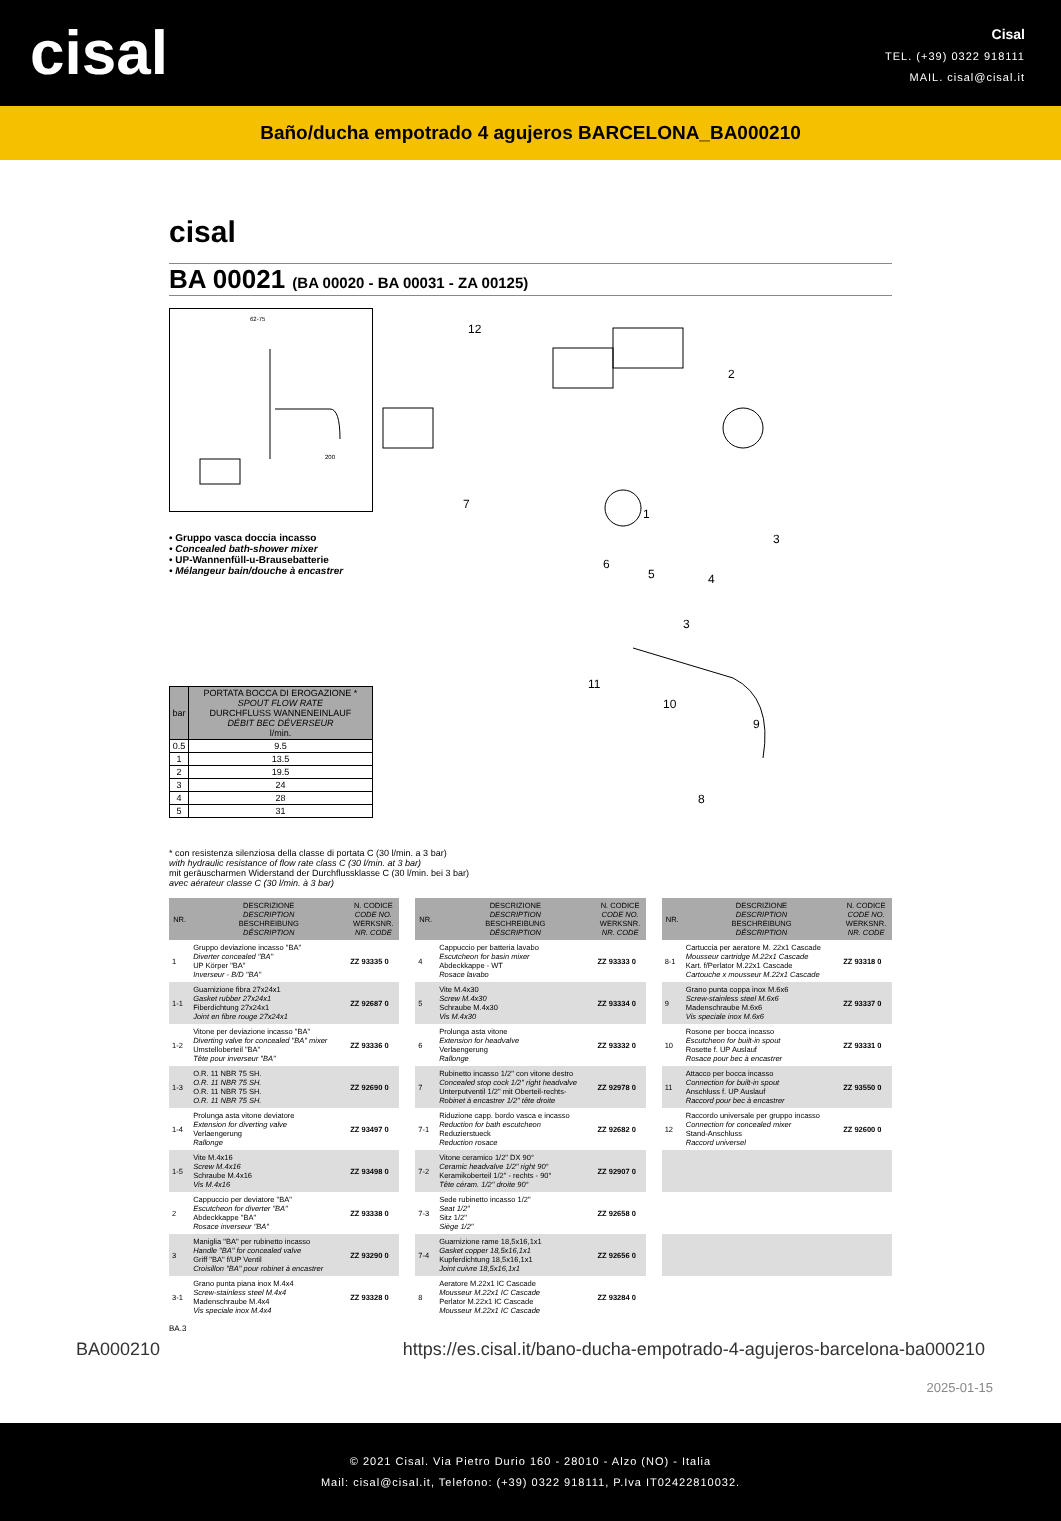cisal
Cisal
TEL. (+39) 0322 918111
MAIL. cisal@cisal.it
Baño/ducha empotrado 4 agujeros BARCELONA_BA000210
cisal
BA 00021 (BA 00020 - BA 00031 - ZA 00125)
62-75
200
• Gruppo vasca doccia incasso
• Concealed bath-shower mixer
• UP-Wannenfüll-u-Brausebatterie
• Mélangeur bain/douche à encastrer
| bar | PORTATA BOCCA DI EROGAZIONE * SPOUT FLOW RATE DURCHFLUSS WANNENEINLAUF DÉBIT BEC DÉVERSEUR l/min. |
| --- | --- |
| 0.5 | 9.5 |
| 1 | 13.5 |
| 2 | 19.5 |
| 3 | 24 |
| 4 | 28 |
| 5 | 31 |
12
2
1
7
6
5
4
3
3
11
10
9
8
* con resistenza silenziosa della classe di portata C (30 l/min. a 3 bar)
with hydraulic resistance of flow rate class C (30 l/min. at 3 bar)
mit geräuscharmen Widerstand der Durchflussklasse C (30 l/min. bei 3 bar)
avec aérateur classe C (30 l/min. à 3 bar)
| NR. | DESCRIZIONE DESCRIPTION BESCHREIBUNG DÉSCRIPTION | N. CODICE CODE NO. WERKSNR. NR. CODE |
| --- | --- | --- |
| 1 | Gruppo deviazione incasso "BA" Diverter concealed "BA" UP Körper "BA" Inverseur - B/D "BA" | ZZ 93335 0 |
| 1-1 | Guarnizione fibra 27x24x1 Gasket rubber 27x24x1 Fiberdichtung 27x24x1 Joint en fibre rouge 27x24x1 | ZZ 92687 0 |
| 1-2 | Vitone per deviazione incasso "BA" Diverting valve for concealed "BA" mixer Umstelloberteil "BA" Tête pour inverseur "BA" | ZZ 93336 0 |
| 1-3 | O.R. 11 NBR 75 SH. O.R. 11 NBR 75 SH. O.R. 11 NBR 75 SH. O.R. 11 NBR 75 SH. | ZZ 92690 0 |
| 1-4 | Prolunga asta vitone deviatore Extension for diverting valve Verlaengerung Rallonge | ZZ 93497 0 |
| 1-5 | Vite M.4x16 Screw M.4x16 Schraube M.4x16 Vis M.4x16 | ZZ 93498 0 |
| 2 | Cappuccio per deviatore "BA" Escutcheon for diverter "BA" Abdeckkappe "BA" Rosace inverseur "BA" | ZZ 93338 0 |
| 3 | Maniglia "BA" per rubinetto incasso Handle "BA" for concealed valve Griff "BA" f/UP Ventil Croisillon "BA" pour robinet à encastrer | ZZ 93290 0 |
| 3-1 | Grano punta piana inox M.4x4 Screw-stainless steel M.4x4 Madenschraube M.4x4 Vis speciale inox M.4x4 | ZZ 93328 0 |
| NR. | DESCRIZIONE DESCRIPTION BESCHREIBUNG DÉSCRIPTION | N. CODICE CODE NO. WERKSNR. NR. CODE |
| --- | --- | --- |
| 4 | Cappuccio per batteria lavabo Escutcheon for basin mixer Abdeckkappe - WT Rosace lavabo | ZZ 93333 0 |
| 5 | Vite M.4x30 Screw M.4x30 Schraube M.4x30 Vis M.4x30 | ZZ 93334 0 |
| 6 | Prolunga asta vitone Extension for headvalve Verlaengerung Rallonge | ZZ 93332 0 |
| 7 | Rubinetto incasso 1/2" con vitone destro Concealed stop cock 1/2" right headvalve Unterputventil 1/2" mit Oberteil-rechts- Robinet à encastrer 1/2" tête droite | ZZ 92978 0 |
| 7-1 | Riduzione capp. bordo vasca e incasso Reduction for bath escutcheon Reduzierstueck Reduction rosace | ZZ 92682 0 |
| 7-2 | Vitone ceramico 1/2" DX 90° Ceramic headvalve 1/2" right 90° Keramikoberteil 1/2" - rechts - 90° Tête céram. 1/2" droite 90° | ZZ 92907 0 |
| 7-3 | Sede rubinetto incasso 1/2" Seat 1/2" Sitz 1/2" Siège 1/2" | ZZ 92658 0 |
| 7-4 | Guarnizione rame 18,5x16,1x1 Gasket copper 18,5x16,1x1 Kupferdichtung 18,5x16,1x1 Joint cuivre 18,5x16,1x1 | ZZ 92656 0 |
| 8 | Aeratore M.22x1 IC Cascade Mousseur M.22x1 IC Cascade Perlator M.22x1 IC Cascade Mousseur M.22x1 IC Cascade | ZZ 93284 0 |
| NR. | DESCRIZIONE DESCRIPTION BESCHREIBUNG DÉSCRIPTION | N. CODICE CODE NO. WERKSNR. NR. CODE |
| --- | --- | --- |
| 8-1 | Cartuccia per aeratore M. 22x1 Cascade Mousseur cartridge M.22x1 Cascade Kart. f/Perlator M.22x1 Cascade Cartouche x mousseur M.22x1 Cascade | ZZ 93318 0 |
| 9 | Grano punta coppa inox M.6x6 Screw-stainless steel M.6x6 Madenschraube M.6x6 Vis speciale inox M.6x6 | ZZ 93337 0 |
| 10 | Rosone per bocca incasso Escutcheon for built-in spout Rosette f. UP Auslauf Rosace pour bec à encastrer | ZZ 93331 0 |
| 11 | Attacco per bocca incasso Connection for built-in spout Anschluss f. UP Auslauf Raccord pour bec à encastrer | ZZ 93550 0 |
| 12 | Raccordo universale per gruppo incasso Connection for concealed mixer Stand-Anschluss Raccord universel | ZZ 92600 0 |
BA.3
BA000210 https://es.cisal.it/bano-ducha-empotrado-4-agujeros-barcelona-ba000210
2025-01-15
© 2021 Cisal. Via Pietro Durio 160 - 28010 - Alzo (NO) - Italia
Mail: cisal@cisal.it, Telefono: (+39) 0322 918111, P.Iva IT02422810032.